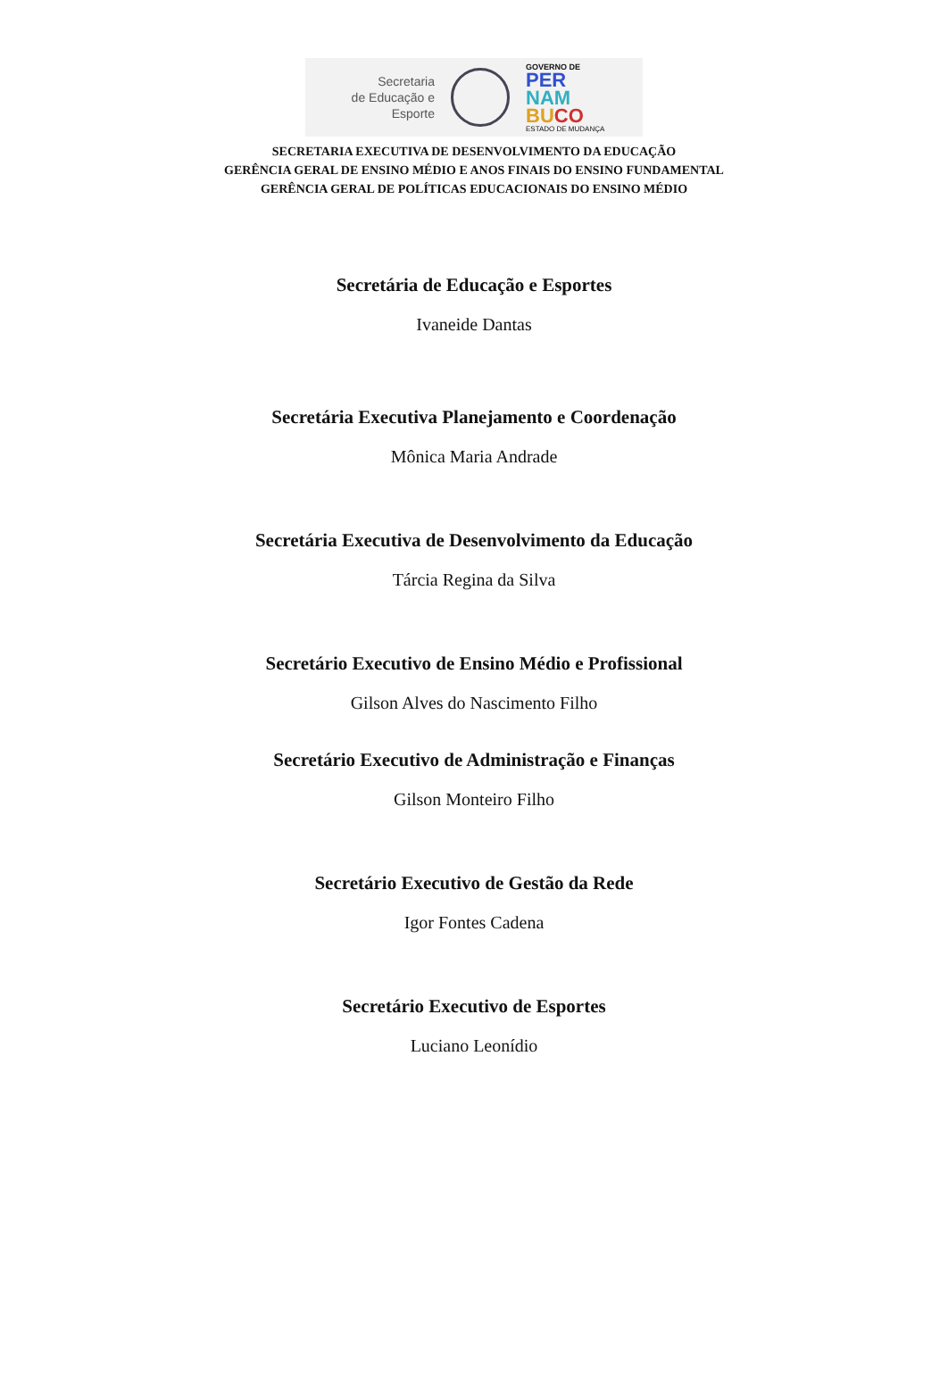Secretaria
de Educação e
Esporte
GOVERNO DE
PER
NAM
BU CO
ESTADO DE MUDANÇA
SECRETARIA EXECUTIVA DE DESENVOLVIMENTO DA EDUCAÇÃO
GERÊNCIA GERAL DE ENSINO MÉDIO E ANOS FINAIS DO ENSINO FUNDAMENTAL
GERÊNCIA GERAL DE POLÍTICAS EDUCACIONAIS DO ENSINO MÉDIO
Secretária de Educação e Esportes
Ivaneide Dantas
Secretária Executiva Planejamento e Coordenação
Mônica Maria Andrade
Secretária Executiva de Desenvolvimento da Educação
Tárcia Regina da Silva
Secretário Executivo de Ensino Médio e Profissional
Gilson Alves do Nascimento Filho
Secretário Executivo de Administração e Finanças
Gilson Monteiro Filho
Secretário Executivo de Gestão da Rede
Igor Fontes Cadena
Secretário Executivo de Esportes
Luciano Leonídio